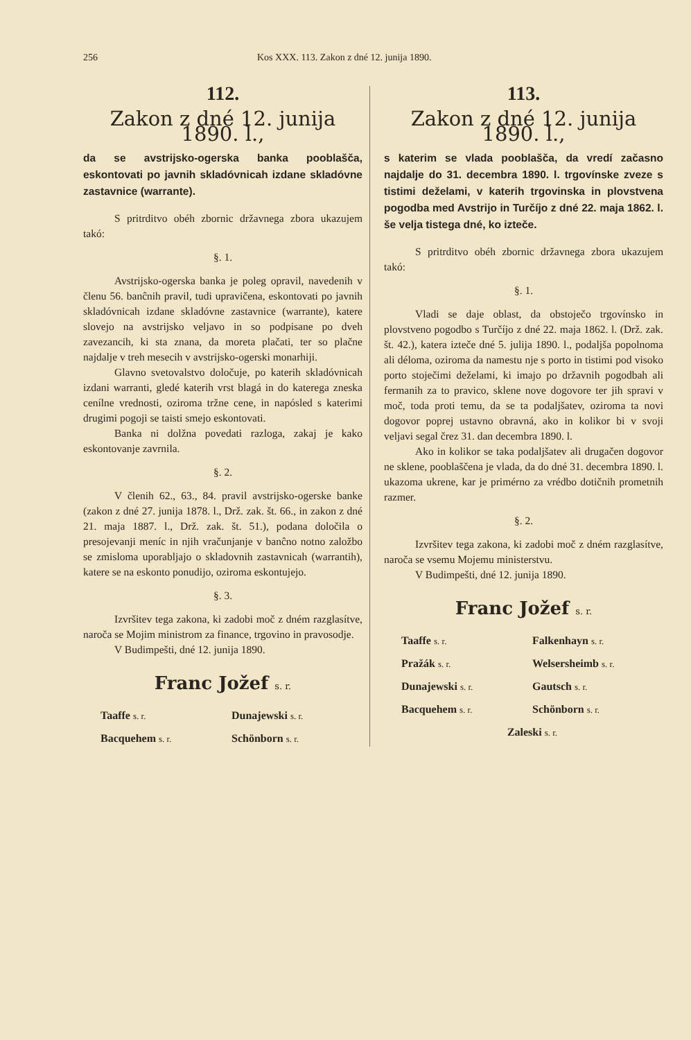256 Kos XXX. 113. Zakon z dné 12. junija 1890.
112.
Zakon z dné 12. junija 1890. l.,
da se avstrijsko-ogerska banka pooblašča, eskontovati po javnih skladóvnicah izdane skladóvne zastavnice (warrante).
S pritrditvo obéh zbornic državnega zbora ukazujem takó:
§. 1.
Avstrijsko-ogerska banka je poleg opravil, navedenih v členu 56. banĉnih pravil, tudi upravičena, eskontovati po javnih skladóvnicah izdane skladóvne zastavnice (warrante), katere slovejo na avstrijsko veljavo in so podpisane po dveh zavezancih, ki sta znana, da moreta plačati, ter so plačne najdalje v treh mesecih v avstrijsko-ogerski monarhiji.
Glavno svetovalstvo določuje, po katerih skladóvnicah izdani warranti, gledé katerih vrst blagá in do katerega zneska cenílne vrednosti, oziroma tržne cene, in napósled s katerimi drugimi pogoji se taisti smejo eskontovati.
Banka ni dolžna povedati razloga, zakaj je kako eskontovanje zavrnila.
§. 2.
V členih 62., 63., 84. pravil avstrijsko-ogerske banke (zakon z dné 27. junija 1878. l., Drž. zak. št. 66., in zakon z dné 21. maja 1887. l., Drž. zak. št. 51.), podana določila o presojevanji meníc in njih vračunjanje v banĉno notno založbo se zmisloma uporabljajo o skladovnih zastavnicah (warrantih), katere se na eskonto ponudijo, oziroma eskontujejo.
§. 3.
Izvršitev tega zakona, ki zadobi moč z dném razglasítve, naroča se Mojim ministrom za finance, trgovino in pravosodje.
V Budimpešti, dné 12. junija 1890.
Franc Jožef s. r.
Taaffe s. r. Dunajewski s. r. Bacquehem s. r. Schönborn s. r.
113.
Zakon z dné 12. junija 1890. l.,
s katerim se vlada pooblašča, da vredí začasno najdalje do 31. decembra 1890. l. trgovínske zveze s tistimi deželami, v katerih trgovinska in plovstvena pogodba med Avstrijo in Turčíjo z dné 22. maja 1862. l. še velja tistega dné, ko izteče.
S pritrditvo obéh zbornic državnega zbora ukazujem takó:
§. 1.
Vladi se daje oblast, da obstoječo trgovínsko in plovstveno pogodbo s Turčíjo z dné 22. maja 1862. l. (Drž. zak. št. 42.), katera izteče dné 5. julija 1890. l., podaljša popolnoma ali déloma, oziroma da namestu nje s porto in tistimi pod visoko porto stoječimi deželami, ki imajo po državnih pogodbah ali fermanih za to pravico, sklene nove dogovore ter jih spravi v moč, toda proti temu, da se ta podaljšatev, oziroma ta novi dogovor poprej ustavno obravná, ako in kolikor bi v svoji veljavi segal črez 31. dan decembra 1890. l.
Ako in kolikor se taka podaljšatev ali drugačen dogovor ne sklene, pooblaščena je vlada, da do dné 31. decembra 1890. l. ukazoma ukrene, kar je primérno za vrédbo dotičnih prometnih razmer.
§. 2.
Izvršitev tega zakona, ki zadobi moč z dném razglasítve, naroča se vsemu Mojemu ministerstvu.
V Budimpešti, dné 12. junija 1890.
Franc Jožef s. r.
Taaffe s. r. Falkenhayn s. r. Pražák s. r. Welsersheimb s. r. Dunajewski s. r. Gautsch s. r. Bacquehem s. r. Schönborn s. r. Zaleski s. r.